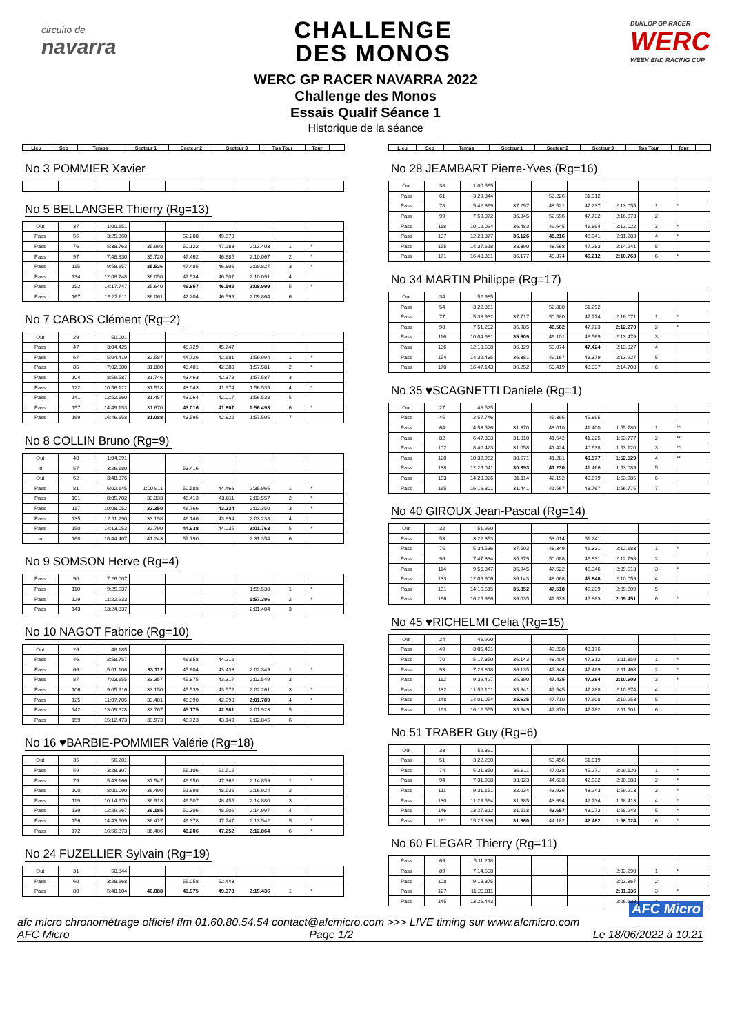circuito de
navarra
CHALLENGE
DES MONOS
DUNLOP GP RACER
WERC
WEEK END RACING CUP
WERC GP RACER NAVARRA 2022
Challenge des Monos
Essais Qualif Séance 1
Historique de la séance
| Lieu | Seq | Temps | Secteur 1 | Secteur 2 | Secteur 3 | Tps Tour | Tour | |
| --- | --- | --- | --- | --- | --- | --- | --- | --- |
No 3 POMMIER Xavier No 5 BELLANGER Thierry (Rg=13)
| Out | 37 | 1:00.151 | | | | | | |
| Pass | 56 | 3:25.360 | | 52.288 | 49.573 | | | |
| Pass | 76 | 5:38.763 | 35.998 | 50.122 | 47.283 | 2:13.403 | 1 | * |
| Pass | 97 | 7:48.830 | 35.720 | 47.462 | 46.885 | 2:10.067 | 2 | * |
| Pass | 115 | 9:58.657 | 35.536 | 47.485 | 46.806 | 2:09.827 | 3 | * |
| Pass | 134 | 12:08.748 | 36.050 | 47.534 | 46.507 | 2:10.091 | 4 | |
| Pass | 152 | 14:17.747 | 35.640 | 46.857 | 46.502 | 2:08.999 | 5 | * |
| Pass | 167 | 16:27.611 | 36.061 | 47.204 | 46.599 | 2:09.864 | 6 | |
No 7 CABOS Clément (Rg=2)
| Out | 29 | 50.001 | | | | | | |
| Pass | 47 | 3:04.425 | | 48.729 | 45.747 | | | |
| Pass | 67 | 5:04.419 | 32.587 | 44.726 | 42.681 | 1:59.994 | 1 | * |
| Pass | 85 | 7:02.000 | 31.800 | 43.401 | 42.380 | 1:57.581 | 2 | * |
| Pass | 104 | 8:59.587 | 31.746 | 43.463 | 42.378 | 1:57.587 | 3 | |
| Pass | 122 | 10:56.122 | 31.518 | 43.043 | 41.974 | 1:56.535 | 4 | * |
| Pass | 141 | 12:52.660 | 31.457 | 43.064 | 42.017 | 1:56.538 | 5 | |
| Pass | 157 | 14:49.153 | 31.670 | 43.016 | 41.807 | 1:56.493 | 6 | * |
| Pass | 169 | 16:46.658 | 31.088 | 43.595 | 42.822 | 1:57.505 | 7 | |
No 8 COLLIN Bruno (Rg=9)
| Out | 40 | 1:04.591 | | | | | | |
| In | 57 | 3:26.180 | | 53.416 | | | | |
| Out | 62 | 3:48.376 | | | | | | |
| Pass | 81 | 6:02.145 | 1:00.911 | 50.588 | 44.466 | 2:35.965 | 1 | * |
| Pass | 101 | 8:05.702 | 33.333 | 46.413 | 43.811 | 2:03.557 | 2 | * |
| Pass | 117 | 10:08.052 | 32.350 | 46.766 | 43.234 | 2:02.350 | 3 | * |
| Pass | 135 | 12:11.290 | 33.198 | 46.146 | 43.894 | 2:03.238 | 4 | |
| Pass | 150 | 14:13.053 | 32.790 | 44.938 | 44.035 | 2:01.763 | 5 | * |
| In | 168 | 16:44.407 | 41.243 | 57.790 | | 2:31.354 | 6 | |
No 9 SOMSON Herve (Rg=4)
| Pass | 90 | 7:26.007 | | | | | | |
| Pass | 110 | 9:25.537 | | | | 1:59.530 | 1 | * |
| Pass | 129 | 11:22.933 | | | | 1:57.396 | 2 | * |
| Pass | 143 | 13:24.337 | | | | 2:01.404 | 3 | |
No 10 NAGOT Fabrice (Rg=10)
| Out | 26 | 48.185 | | | | | | |
| Pass | 46 | 2:58.757 | | 46.658 | 44.212 | | | |
| Pass | 66 | 5:01.106 | 33.112 | 45.804 | 43.433 | 2:02.349 | 1 | * |
| Pass | 87 | 7:03.655 | 33.357 | 45.875 | 43.317 | 2:02.549 | 2 | |
| Pass | 106 | 9:05.916 | 33.150 | 45.539 | 43.572 | 2:02.261 | 3 | * |
| Pass | 125 | 11:07.705 | 33.401 | 45.390 | 42.998 | 2:01.789 | 4 | * |
| Pass | 142 | 13:09.628 | 33.767 | 45.175 | 42.981 | 2:01.923 | 5 | |
| Pass | 159 | 15:12.473 | 33.973 | 45.723 | 43.149 | 2:02.845 | 6 | |
No 16 ♥BARBIE-POMMIER Valérie (Rg=18)
| Out | 35 | 56.201 | | | | | | |
| Pass | 59 | 3:28.307 | | 55.106 | 51.512 | | | |
| Pass | 79 | 5:43.166 | 37.547 | 49.950 | 47.362 | 2:14.859 | 1 | * |
| Pass | 100 | 8:00.090 | 36.490 | 51.898 | 48.536 | 2:16.924 | 2 | |
| Pass | 119 | 10:14.970 | 36.918 | 49.507 | 48.455 | 2:14.880 | 3 | |
| Pass | 139 | 12:29.967 | 36.185 | 50.306 | 48.506 | 2:14.997 | 4 | |
| Pass | 156 | 14:43.509 | 36.417 | 49.378 | 47.747 | 2:13.542 | 5 | * |
| Pass | 172 | 16:56.373 | 36.406 | 49.206 | 47.252 | 2:12.864 | 6 | * |
No 24 FUZELLIER Sylvain (Rg=19)
| Out | 31 | 50.844 | | | | | | |
| Pass | 60 | 3:28.668 | | 55.058 | 52.443 | | | |
| Pass | 80 | 5:48.104 | 40.088 | 49.975 | 49.373 | 2:19.436 | 1 | * |
| Lieu | Seq | Temps | Secteur 1 | Secteur 2 | Secteur 3 | Tps Tour | Tour | |
| --- | --- | --- | --- | --- | --- | --- | --- | --- |
No 28 JEAMBART Pierre-Yves (Rg=16)
| Out | 38 | 1:00.565 | | | | | | |
| Pass | 61 | 3:29.344 | | 53.226 | 51.912 | | | |
| Pass | 78 | 5:42.399 | 37.297 | 48.521 | 47.237 | 2:13.055 | 1 | * |
| Pass | 99 | 7:59.072 | 36.345 | 52.596 | 47.732 | 2:16.673 | 2 | |
| Pass | 118 | 10:12.094 | 36.483 | 49.645 | 46.894 | 2:13.022 | 3 | * |
| Pass | 137 | 12:23.377 | 36.126 | 48.216 | 46.941 | 2:11.283 | 4 | * |
| Pass | 155 | 14:37.618 | 38.390 | 48.568 | 47.283 | 2:14.241 | 5 | |
| Pass | 171 | 16:48.381 | 36.177 | 48.374 | 46.212 | 2:10.763 | 6 | * |
No 34 MARTIN Philippe (Rg=17)
| Out | 34 | 52.985 | | | | | | |
| Pass | 54 | 3:22.861 | | 52.880 | 51.292 | | | |
| Pass | 77 | 5:38.932 | 37.717 | 50.580 | 47.774 | 2:16.071 | 1 | * |
| Pass | 98 | 7:51.202 | 35.985 | 48.562 | 47.723 | 2:12.270 | 2 | * |
| Pass | 116 | 10:04.681 | 35.809 | 49.101 | 48.569 | 2:13.479 | 3 | |
| Pass | 136 | 12:18.508 | 36.329 | 50.074 | 47.424 | 2:13.827 | 4 | |
| Pass | 154 | 14:32.435 | 36.381 | 49.167 | 48.379 | 2:13.927 | 5 | |
| Pass | 170 | 16:47.143 | 36.252 | 50.419 | 48.037 | 2:14.708 | 6 | |
No 35 ♥SCAGNETTI Daniele (Rg=1)
| Out | 27 | 48.525 | | | | | | |
| Pass | 45 | 2:57.746 | | 45.395 | 45.895 | | | |
| Pass | 64 | 4:53.526 | 31.370 | 43.010 | 41.400 | 1:55.780 | 1 | ** |
| Pass | 82 | 6:47.303 | 31.010 | 41.542 | 41.225 | 1:53.777 | 2 | ** |
| Pass | 102 | 8:40.423 | 31.058 | 41.424 | 40.638 | 1:53.120 | 3 | ** |
| Pass | 120 | 10:32.952 | 30.671 | 41.281 | 40.577 | 1:52.529 | 4 | ** |
| Pass | 138 | 12:26.041 | 30.393 | 41.230 | 41.466 | 1:53.089 | 5 | |
| Pass | 153 | 14:20.026 | 31.114 | 42.192 | 40.679 | 1:53.985 | 6 | |
| Pass | 165 | 16:16.801 | 31.441 | 41.567 | 43.767 | 1:56.775 | 7 | |
No 40 GIROUX Jean-Pascal (Rg=14)
| Out | 32 | 51.990 | | | | | | |
| Pass | 53 | 3:22.353 | | 53.014 | 51.241 | | | |
| Pass | 75 | 5:34.536 | 37.503 | 48.349 | 46.331 | 2:12.183 | 1 | * |
| Pass | 96 | 7:47.334 | 35.879 | 50.088 | 46.831 | 2:12.798 | 2 | |
| Pass | 114 | 9:56.847 | 35.945 | 47.522 | 46.046 | 2:09.513 | 3 | * |
| Pass | 133 | 12:06.906 | 36.143 | 48.068 | 45.848 | 2:10.059 | 4 | |
| Pass | 151 | 14:16.515 | 35.852 | 47.518 | 46.239 | 2:09.609 | 5 | |
| Pass | 166 | 16:25.966 | 36.035 | 47.533 | 45.883 | 2:09.451 | 6 | * |
No 45 ♥RICHELMI Celia (Rg=15)
| Out | 24 | 46.920 | | | | | | |
| Pass | 49 | 3:05.491 | | 49.238 | 48.176 | | | |
| Pass | 70 | 5:17.350 | 36.143 | 48.404 | 47.312 | 2:11.859 | 1 | * |
| Pass | 93 | 7:28.818 | 36.135 | 47.844 | 47.489 | 2:11.468 | 2 | * |
| Pass | 112 | 9:39.427 | 35.890 | 47.435 | 47.284 | 2:10.609 | 3 | * |
| Pass | 132 | 11:50.101 | 35.841 | 47.545 | 47.288 | 2:10.674 | 4 | |
| Pass | 148 | 14:01.054 | 35.635 | 47.710 | 47.608 | 2:10.953 | 5 | |
| Pass | 163 | 16:12.555 | 35.849 | 47.870 | 47.782 | 2:11.501 | 6 | |
No 51 TRABER Guy (Rg=6)
| Out | 33 | 52.391 | | | | | | |
| Pass | 51 | 3:22.230 | | 53.456 | 51.819 | | | |
| Pass | 74 | 5:31.350 | 36.811 | 47.038 | 45.271 | 2:09.120 | 1 | * |
| Pass | 94 | 7:31.938 | 33.023 | 44.633 | 42.932 | 2:00.588 | 2 | * |
| Pass | 111 | 9:31.151 | 32.034 | 43.936 | 43.243 | 1:59.213 | 3 | * |
| Pass | 130 | 11:29.564 | 31.685 | 43.994 | 42.734 | 1:58.413 | 4 | * |
| Pass | 146 | 13:27.812 | 31.518 | 43.657 | 43.073 | 1:58.248 | 5 | * |
| Pass | 161 | 15:25.836 | 31.360 | 44.182 | 42.482 | 1:58.024 | 6 | * |
No 60 FLEGAR Thierry (Rg=11)
| Pass | 69 | 5:11.218 | | | | | | |
| Pass | 89 | 7:14.508 | | | | 2:03.290 | 1 | * |
| Pass | 108 | 9:18.375 | | | | 2:03.867 | 2 | |
| Pass | 127 | 11:20.311 | | | | 2:01.936 | 3 | * |
| Pass | 145 | 13:26.443 | | | | 2:06.132 | 4 | |
AFC Micro
afc micro chronométrage officiel ffm 01.60.80.54.54 contact@afcmicro.com >>> LIVE timing sur www.afcmicro.com
AFC Micro Page 1/2 Le 18/06/2022 à 10:21